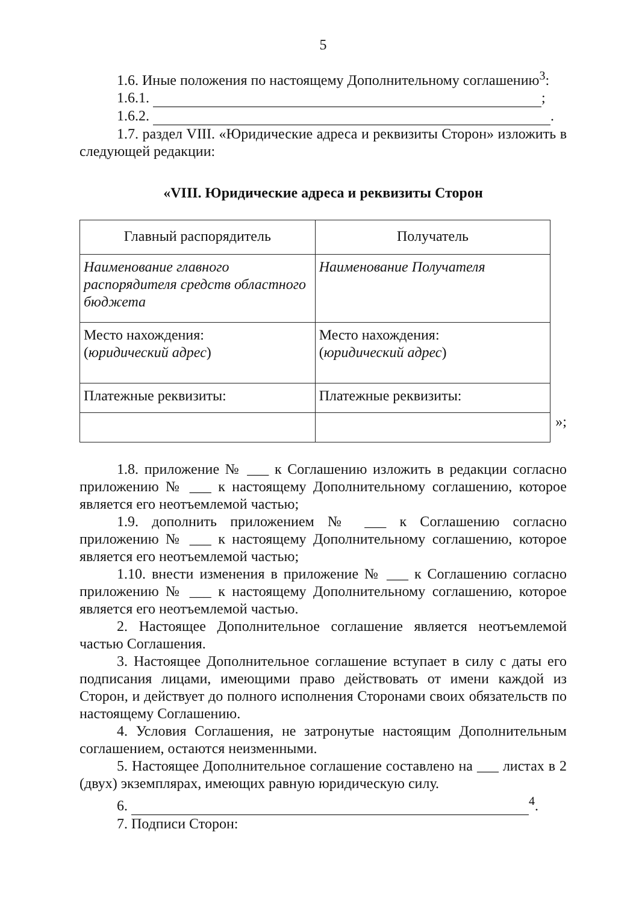5
1.6. Иные положения по настоящему Дополнительному соглашению<sup>3</sup>:
1.6.1. ;
1.6.2. .
1.7. раздел VIII. «Юридические адреса и реквизиты Сторон» изложить в следующей редакции:
«VIII. Юридические адреса и реквизиты Сторон
| Главный распорядитель | Получатель |
| Наименование главного распорядителя средств областного бюджета | Наименование Получателя |
| Место нахождения: ( юридический адрес ) | Место нахождения: ( юридический адрес ) |
| Платежные реквизиты: | Платежные реквизиты: |
»;
1.8. приложение № ___ к Соглашению изложить в редакции согласно приложению № ___ к настоящему Дополнительному соглашению, которое является его неотъемлемой частью;
1.9. дополнить приложением № ___ к Соглашению согласно приложению № ___ к настоящему Дополнительному соглашению, которое является его неотъемлемой частью;
1.10. внести изменения в приложение № ___ к Соглашению согласно приложению № ___ к настоящему Дополнительному соглашению, которое является его неотъемлемой частью.
2. Настоящее Дополнительное соглашение является неотъемлемой частью Соглашения.
3. Настоящее Дополнительное соглашение вступает в силу с даты его подписания лицами, имеющими право действовать от имени каждой из Сторон, и действует до полного исполнения Сторонами своих обязательств по настоящему Соглашению.
4. Условия Соглашения, не затронутые настоящим Дополнительным соглашением, остаются неизменными.
5. Настоящее Дополнительное соглашение составлено на ___ листах в 2 (двух) экземплярах, имеющих равную юридическую силу.
6. <sup>4</sup>.
7. Подписи Сторон: